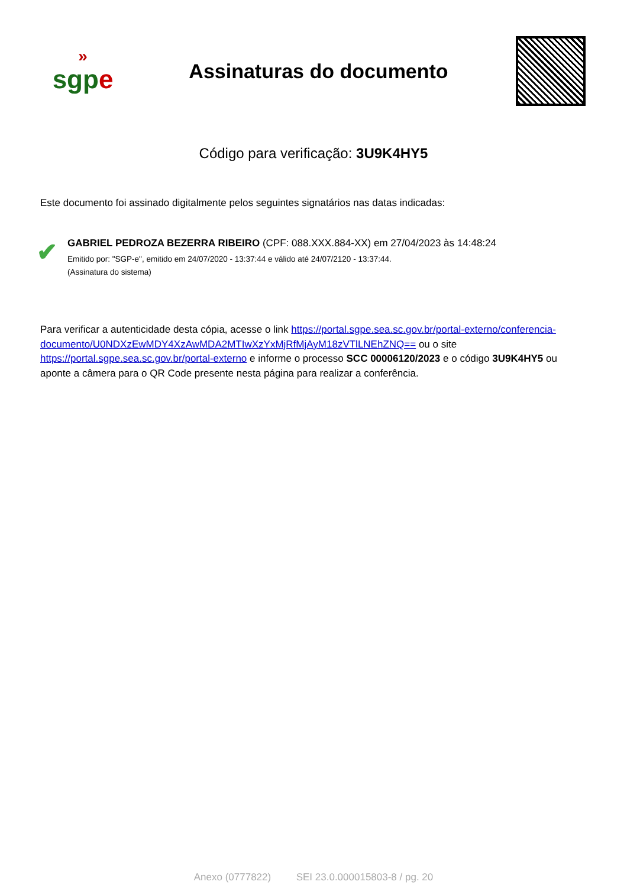»
sgpe
Assinaturas do documento
Código para verificação: 3U9K4HY5
Este documento foi assinado digitalmente pelos seguintes signatários nas datas indicadas:
✔
GABRIEL PEDROZA BEZERRA RIBEIRO (CPF: 088.XXX.884-XX) em 27/04/2023 às 14:48:24
Emitido por: "SGP-e", emitido em 24/07/2020 - 13:37:44 e válido até 24/07/2120 - 13:37:44.
(Assinatura do sistema)
Para verificar a autenticidade desta cópia, acesse o link https://portal.sgpe.sea.sc.gov.br/portal-externo/conferencia-documento/U0NDXzEwMDY4XzAwMDA2MTIwXzYxMjRfMjAyM18zVTlLNEhZNQ== ou o site https://portal.sgpe.sea.sc.gov.br/portal-externo e informe o processo SCC 00006120/2023 e o código 3U9K4HY5 ou aponte a câmera para o QR Code presente nesta página para realizar a conferência.
Anexo (0777822) SEI 23.0.000015803-8 / pg. 20